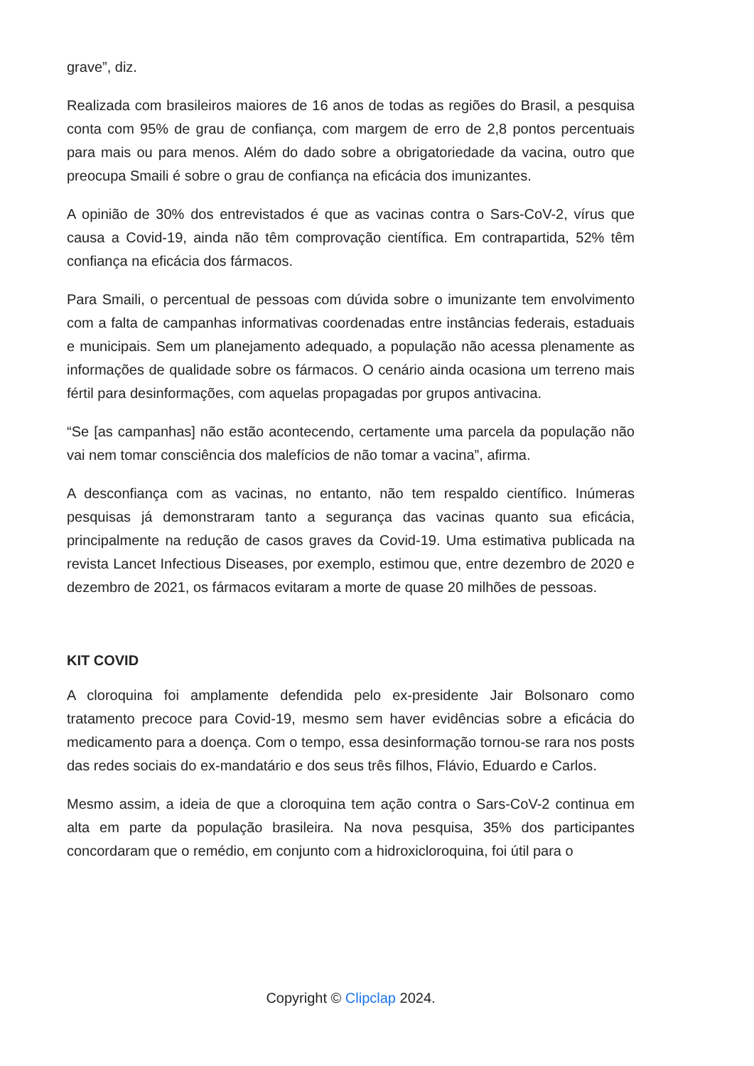grave”, diz.
Realizada com brasileiros maiores de 16 anos de todas as regiões do Brasil, a pesquisa conta com 95% de grau de confiança, com margem de erro de 2,8 pontos percentuais para mais ou para menos. Além do dado sobre a obrigatoriedade da vacina, outro que preocupa Smaili é sobre o grau de confiança na eficácia dos imunizantes.
A opinião de 30% dos entrevistados é que as vacinas contra o Sars-CoV-2, vírus que causa a Covid-19, ainda não têm comprovação científica. Em contrapartida, 52% têm confiança na eficácia dos fármacos.
Para Smaili, o percentual de pessoas com dúvida sobre o imunizante tem envolvimento com a falta de campanhas informativas coordenadas entre instâncias federais, estaduais e municipais. Sem um planejamento adequado, a população não acessa plenamente as informações de qualidade sobre os fármacos. O cenário ainda ocasiona um terreno mais fértil para desinformações, com aquelas propagadas por grupos antivacina.
“Se [as campanhas] não estão acontecendo, certamente uma parcela da população não vai nem tomar consciência dos malefícios de não tomar a vacina”, afirma.
A desconfiança com as vacinas, no entanto, não tem respaldo científico. Inúmeras pesquisas já demonstraram tanto a segurança das vacinas quanto sua eficácia, principalmente na redução de casos graves da Covid-19. Uma estimativa publicada na revista Lancet Infectious Diseases, por exemplo, estimou que, entre dezembro de 2020 e dezembro de 2021, os fármacos evitaram a morte de quase 20 milhões de pessoas.
KIT COVID
A cloroquina foi amplamente defendida pelo ex-presidente Jair Bolsonaro como tratamento precoce para Covid-19, mesmo sem haver evidências sobre a eficácia do medicamento para a doença. Com o tempo, essa desinformação tornou-se rara nos posts das redes sociais do ex-mandatário e dos seus três filhos, Flávio, Eduardo e Carlos.
Mesmo assim, a ideia de que a cloroquina tem ação contra o Sars-CoV-2 continua em alta em parte da população brasileira. Na nova pesquisa, 35% dos participantes concordaram que o remédio, em conjunto com a hidroxicloroquina, foi útil para o
Copyright © Clipclap 2024.